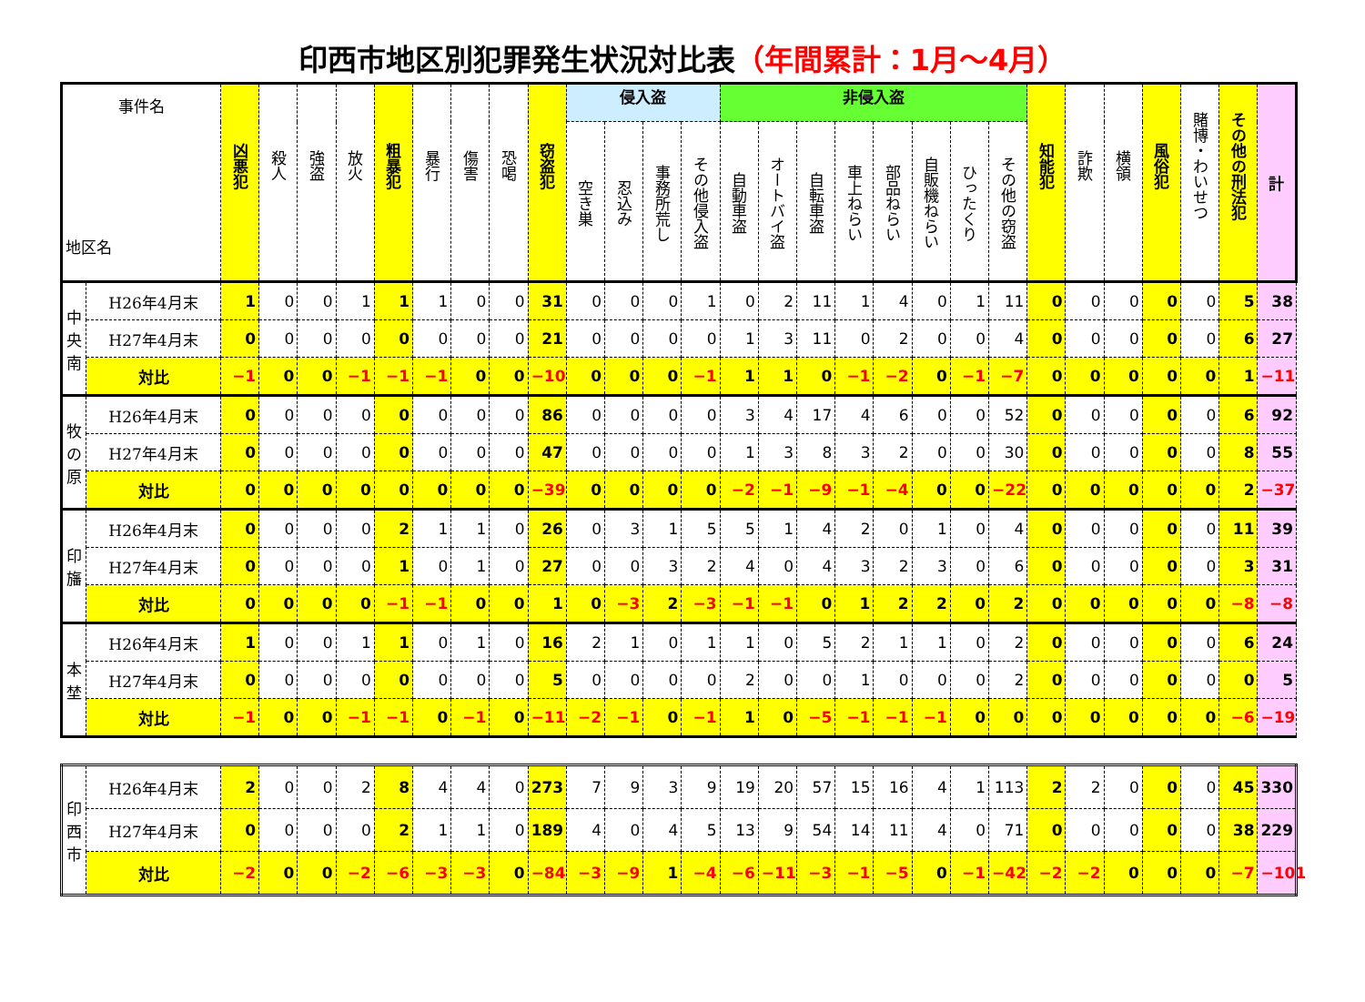印西市地区別犯罪発生状況対比表（年間累計：1月～4月）
| 事件名 地区名 | | 凶悪犯 | 殺人 | 強盗 | 放火 | 粗暴犯 | 暴行 | 傷害 | 恐喝 | 窃盗犯 | 侵入盗 | | | | 非侵入盗 | | | | | | | | 知能犯 | 詐欺 | 横領 | 風俗犯 | 賭博・わいせつ | その他の刑法犯 | 計 |
| --- | --- | --- | --- | --- | --- | --- | --- | --- | --- | --- | --- | --- | --- | --- | --- | --- | --- | --- | --- | --- | --- | --- | --- | --- | --- | --- | --- | --- | --- |
| | | | | | | | | | | | 空き巣 | 忍込み | 事務所荒し | その他侵入盗 | 自動車盗 | オートバイ盗 | 自転車盗 | 車上ねらい | 部品ねらい | 自販機ねらい | ひったくり | その他の窃盗 | | | | | | | |
| 中央南 | H26年4月末 | 1 | 0 | 0 | 1 | 1 | 1 | 0 | 0 | 31 | 0 | 0 | 0 | 1 | 0 | 2 | 11 | 1 | 4 | 0 | 1 | 11 | 0 | 0 | 0 | 0 | 0 | 5 | 38 |
| | H27年4月末 | 0 | 0 | 0 | 0 | 0 | 0 | 0 | 0 | 21 | 0 | 0 | 0 | 0 | 1 | 3 | 11 | 0 | 2 | 0 | 0 | 4 | 0 | 0 | 0 | 0 | 0 | 6 | 27 |
| | 対比 | −1 | 0 | 0 | −1 | −1 | −1 | 0 | 0 | −10 | 0 | 0 | 0 | −1 | 1 | 1 | 0 | −1 | −2 | 0 | −1 | −7 | 0 | 0 | 0 | 0 | 0 | 1 | −11 |
| 牧の原 | H26年4月末 | 0 | 0 | 0 | 0 | 0 | 0 | 0 | 0 | 86 | 0 | 0 | 0 | 0 | 3 | 4 | 17 | 4 | 6 | 0 | 0 | 52 | 0 | 0 | 0 | 0 | 0 | 6 | 92 |
| | H27年4月末 | 0 | 0 | 0 | 0 | 0 | 0 | 0 | 0 | 47 | 0 | 0 | 0 | 0 | 1 | 3 | 8 | 3 | 2 | 0 | 0 | 30 | 0 | 0 | 0 | 0 | 0 | 8 | 55 |
| | 対比 | 0 | 0 | 0 | 0 | 0 | 0 | 0 | 0 | −39 | 0 | 0 | 0 | 0 | −2 | −1 | −9 | −1 | −4 | 0 | 0 | −22 | 0 | 0 | 0 | 0 | 0 | 2 | −37 |
| 印旛 | H26年4月末 | 0 | 0 | 0 | 0 | 2 | 1 | 1 | 0 | 26 | 0 | 3 | 1 | 5 | 5 | 1 | 4 | 2 | 0 | 1 | 0 | 4 | 0 | 0 | 0 | 0 | 0 | 11 | 39 |
| | H27年4月末 | 0 | 0 | 0 | 0 | 1 | 0 | 1 | 0 | 27 | 0 | 0 | 3 | 2 | 4 | 0 | 4 | 3 | 2 | 3 | 0 | 6 | 0 | 0 | 0 | 0 | 0 | 3 | 31 |
| | 対比 | 0 | 0 | 0 | 0 | −1 | −1 | 0 | 0 | 1 | 0 | −3 | 2 | −3 | −1 | −1 | 0 | 1 | 2 | 2 | 0 | 2 | 0 | 0 | 0 | 0 | 0 | −8 | −8 |
| 本埜 | H26年4月末 | 1 | 0 | 0 | 1 | 1 | 0 | 1 | 0 | 16 | 2 | 1 | 0 | 1 | 1 | 0 | 5 | 2 | 1 | 1 | 0 | 2 | 0 | 0 | 0 | 0 | 0 | 6 | 24 |
| | H27年4月末 | 0 | 0 | 0 | 0 | 0 | 0 | 0 | 0 | 5 | 0 | 0 | 0 | 0 | 2 | 0 | 0 | 1 | 0 | 0 | 0 | 2 | 0 | 0 | 0 | 0 | 0 | 0 | 5 |
| | 対比 | −1 | 0 | 0 | −1 | −1 | 0 | −1 | 0 | −11 | −2 | −1 | 0 | −1 | 1 | 0 | −5 | −1 | −1 | −1 | 0 | 0 | 0 | 0 | 0 | 0 | 0 | −6 | −19 |
| 印西市 | H26年4月末 | 2 | 0 | 0 | 2 | 8 | 4 | 4 | 0 | 273 | 7 | 9 | 3 | 9 | 19 | 20 | 57 | 15 | 16 | 4 | 1 | 113 | 2 | 2 | 0 | 0 | 0 | 45 | 330 |
| | H27年4月末 | 0 | 0 | 0 | 0 | 2 | 1 | 1 | 0 | 189 | 4 | 0 | 4 | 5 | 13 | 9 | 54 | 14 | 11 | 4 | 0 | 71 | 0 | 0 | 0 | 0 | 0 | 38 | 229 |
| | 対比 | −2 | 0 | 0 | −2 | −6 | −3 | −3 | 0 | −84 | −3 | −9 | 1 | −4 | −6 | −11 | −3 | −1 | −5 | 0 | −1 | −42 | −2 | −2 | 0 | 0 | 0 | −7 | −101 |